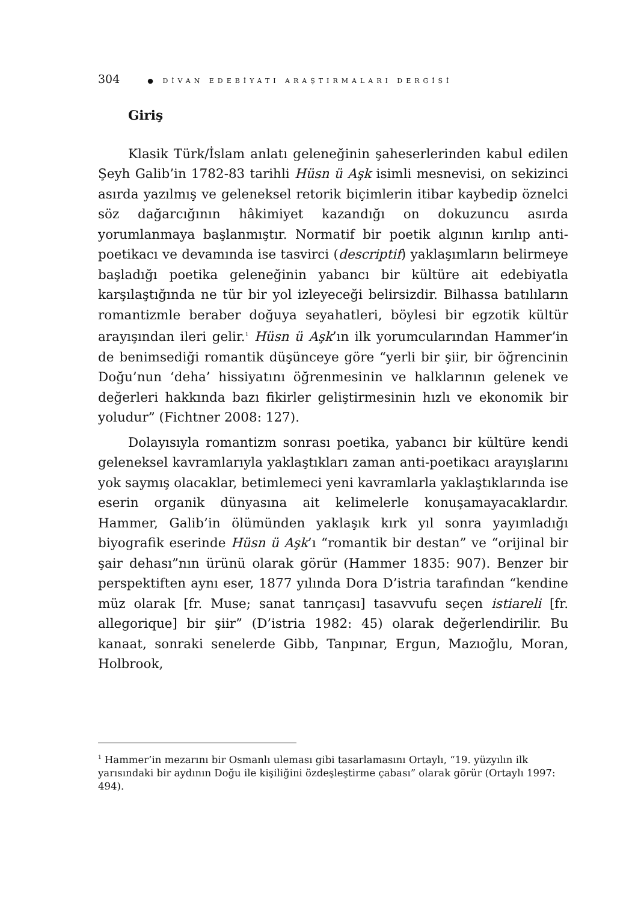304 ● DİVAN EDEBİYATI ARAŞTIRMALARI DERGİSİ
Giriş
Klasik Türk/İslam anlatı geleneğinin şaheserlerinden kabul edilen Şeyh Galib’in 1782-83 tarihli Hüsn ü Aşk isimli mesnevisi, on sekizinci asırda yazılmış ve geleneksel retorik biçimlerin itibar kaybedip öznelci söz dağarcığının hâkimiyet kazandığı on dokuzuncu asırda yorumlanmaya başlanmıştır. Normatif bir poetik algının kırılıp anti-poetikacı ve devamında ise tasvirci (descriptif) yaklaşımların belirmeye başladığı poetika geleneğinin yabancı bir kültüre ait edebiyatla karşılaştığında ne tür bir yol izleyeceği belirsizdir. Bilhassa batılıların romantizmle beraber doğuya seyahatleri, böylesi bir egzotik kültür arayışından ileri gelir.<sup>1</sup> Hüsn ü Aşk’ın ilk yorumcularından Hammer’in de benimsediği romantik düşünceye göre “yerli bir şiir, bir öğrencinin Doğu’nun ‘deha’ hissiyatını öğrenmesinin ve halklarının gelenek ve değerleri hakkında bazı fikirler geliştirmesinin hızlı ve ekonomik bir yoludur” (Fichtner 2008: 127).
Dolayısıyla romantizm sonrası poetika, yabancı bir kültüre kendi geleneksel kavramlarıyla yaklaştıkları zaman anti-poetikacı arayışlarını yok saymış olacaklar, betimlemeci yeni kavramlarla yaklaştıklarında ise eserin organik dünyasına ait kelimelerle konuşamayacaklardır. Hammer, Galib’in ölümünden yaklaşık kırk yıl sonra yayımladığı biyografik eserinde Hüsn ü Aşk’ı “romantik bir destan” ve “orijinal bir şair dehası”nın ürünü olarak görür (Hammer 1835: 907). Benzer bir perspektiften aynı eser, 1877 yılında Dora D’istria tarafından “kendine müz olarak [fr. Muse; sanat tanrıçası] tasavvufu seçen istiareli [fr. allegorique] bir şiir” (D’istria 1982: 45) olarak değerlendirilir. Bu kanaat, sonraki senelerde Gibb, Tanpınar, Ergun, Mazıoğlu, Moran, Holbrook,
<sup>1</sup> Hammer’in mezarını bir Osmanlı uleması gibi tasarlamasını Ortaylı, “19. yüzyılın ilk yarısındaki bir aydının Doğu ile kişiliğini özdeşleştirme çabası” olarak görür (Ortaylı 1997: 494).